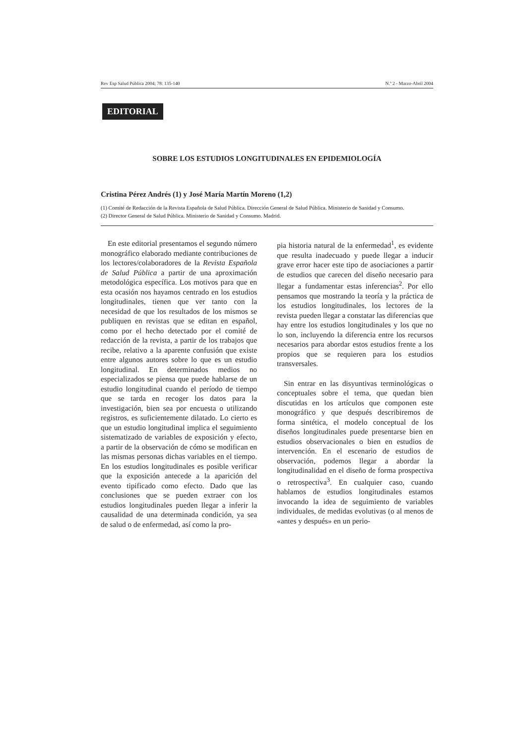Rev Esp Salud Pública 2004; 78: 135-140 N.º 2 - Marzo-Abril 2004
EDITORIAL
SOBRE LOS ESTUDIOS LONGITUDINALES EN EPIDEMIOLOGÍA
Cristina Pérez Andrés (1) y José María Martín Moreno (1,2)
(1) Comité de Redacción de la Revista Española de Salud Pública. Dirección General de Salud Pública. Ministerio de Sanidad y Consumo.
(2) Director General de Salud Pública. Ministerio de Sanidad y Consumo. Madrid.
En este editorial presentamos el segundo número monográfico elaborado mediante contribuciones de los lectores/colaboradores de la Revista Española de Salud Pública a partir de una aproximación metodológica específica. Los motivos para que en esta ocasión nos hayamos centrado en los estudios longitudinales, tienen que ver tanto con la necesidad de que los resultados de los mismos se publiquen en revistas que se editan en español, como por el hecho detectado por el comité de redacción de la revista, a partir de los trabajos que recibe, relativo a la aparente confusión que existe entre algunos autores sobre lo que es un estudio longitudinal. En determinados medios no especializados se piensa que puede hablarse de un estudio longitudinal cuando el período de tiempo que se tarda en recoger los datos para la investigación, bien sea por encuesta o utilizando registros, es suficientemente dilatado. Lo cierto es que un estudio longitudinal implica el seguimiento sistematizado de variables de exposición y efecto, a partir de la observación de cómo se modifican en las mismas personas dichas variables en el tiempo. En los estudios longitudinales es posible verificar que la exposición antecede a la aparición del evento tipificado como efecto. Dado que las conclusiones que se pueden extraer con los estudios longitudinales pueden llegar a inferir la causalidad de una determinada condición, ya sea de salud o de enfermedad, así como la pro-
pia historia natural de la enfermedad<sup>1</sup>, es evidente que resulta inadecuado y puede llegar a inducir grave error hacer este tipo de asociaciones a partir de estudios que carecen del diseño necesario para llegar a fundamentar estas inferencias<sup>2</sup>. Por ello pensamos que mostrando la teoría y la práctica de los estudios longitudinales, los lectores de la revista pueden llegar a constatar las diferencias que hay entre los estudios longitudinales y los que no lo son, incluyendo la diferencia entre los recursos necesarios para abordar estos estudios frente a los propios que se requieren para los estudios transversales.
Sin entrar en las disyuntivas terminológicas o conceptuales sobre el tema, que quedan bien discutidas en los artículos que componen este monográfico y que después describiremos de forma sintética, el modelo conceptual de los diseños longitudinales puede presentarse bien en estudios observacionales o bien en estudios de intervención. En el escenario de estudios de observación, podemos llegar a abordar la longitudinalidad en el diseño de forma prospectiva o retrospectiva<sup>3</sup>. En cualquier caso, cuando hablamos de estudios longitudinales estamos invocando la idea de seguimiento de variables individuales, de medidas evolutivas (o al menos de «antes y después» en un perio-